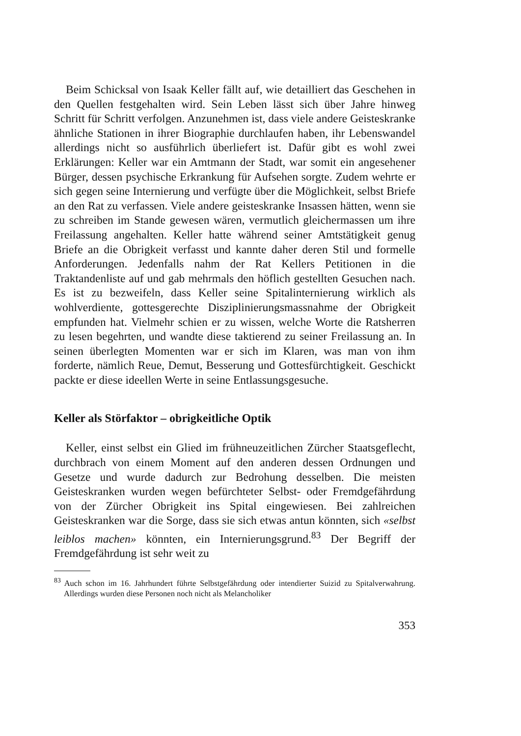Beim Schicksal von Isaak Keller fällt auf, wie detailliert das Geschehen in den Quellen festgehalten wird. Sein Leben lässt sich über Jahre hinweg Schritt für Schritt verfolgen. Anzunehmen ist, dass viele andere Geisteskranke ähnliche Stationen in ihrer Biographie durchlaufen haben, ihr Lebenswandel allerdings nicht so ausführlich überliefert ist. Dafür gibt es wohl zwei Erklärungen: Keller war ein Amtmann der Stadt, war somit ein angesehener Bürger, dessen psychische Erkrankung für Aufsehen sorgte. Zudem wehrte er sich gegen seine Internierung und verfügte über die Möglichkeit, selbst Briefe an den Rat zu verfassen. Viele andere geisteskranke Insassen hätten, wenn sie zu schreiben im Stande gewesen wären, vermutlich gleichermassen um ihre Freilassung angehalten. Keller hatte während seiner Amtstätigkeit genug Briefe an die Obrigkeit verfasst und kannte daher deren Stil und formelle Anforderungen. Jedenfalls nahm der Rat Kellers Petitionen in die Traktandenliste auf und gab mehrmals den höflich gestellten Gesuchen nach. Es ist zu bezweifeln, dass Keller seine Spitalinternierung wirklich als wohlverdiente, gottesgerechte Disziplinierungsmassnahme der Obrigkeit empfunden hat. Vielmehr schien er zu wissen, welche Worte die Ratsherren zu lesen begehrten, und wandte diese taktierend zu seiner Freilassung an. In seinen überlegten Momenten war er sich im Klaren, was man von ihm forderte, nämlich Reue, Demut, Besserung und Gottesfürchtigkeit. Geschickt packte er diese ideellen Werte in seine Entlassungsgesuche.
Keller als Störfaktor – obrigkeitliche Optik
Keller, einst selbst ein Glied im frühneuzeitlichen Zürcher Staatsgeflecht, durchbrach von einem Moment auf den anderen dessen Ordnungen und Gesetze und wurde dadurch zur Bedrohung desselben. Die meisten Geisteskranken wurden wegen befürchteter Selbst- oder Fremdgefährdung von der Zürcher Obrigkeit ins Spital eingewiesen. Bei zahlreichen Geisteskranken war die Sorge, dass sie sich etwas antun könnten, sich «selbst leiblos machen» könnten, ein Internierungsgrund.<sup>83</sup> Der Begriff der Fremdgefährdung ist sehr weit zu
<sup>83</sup> Auch schon im 16. Jahrhundert führte Selbstgefährdung oder intendierter Suizid zu Spitalverwahrung. Allerdings wurden diese Personen noch nicht als Melancholiker
353